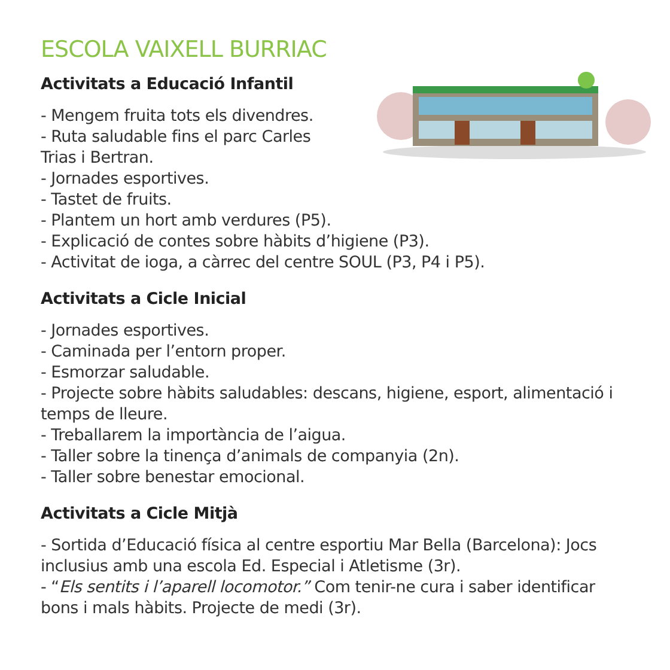ESCOLA VAIXELL BURRIAC
Activitats a Educació Infantil
- Mengem fruita tots els divendres.
- Ruta saludable fins el parc Carles
Trias i Bertran.
- Jornades esportives.
- Tastet de fruits.
- Plantem un hort amb verdures (P5).
- Explicació de contes sobre hàbits d’higiene (P3).
- Activitat de ioga, a càrrec del centre SOUL (P3, P4 i P5).
Activitats a Cicle Inicial
- Jornades esportives.
- Caminada per l’entorn proper.
- Esmorzar saludable.
- Projecte sobre hàbits saludables: descans, higiene, esport, alimentació i temps de lleure.
- Treballarem la importància de l’aigua.
- Taller sobre la tinença d’animals de companyia (2n).
- Taller sobre benestar emocional.
Activitats a Cicle Mitjà
- Sortida d’Educació física al centre esportiu Mar Bella (Barcelona): Jocs inclusius amb una escola Ed. Especial i Atletisme (3r).
- “Els sentits i l’aparell locomotor.” Com tenir-ne cura i saber identificar bons i mals hàbits. Projecte de medi (3r).